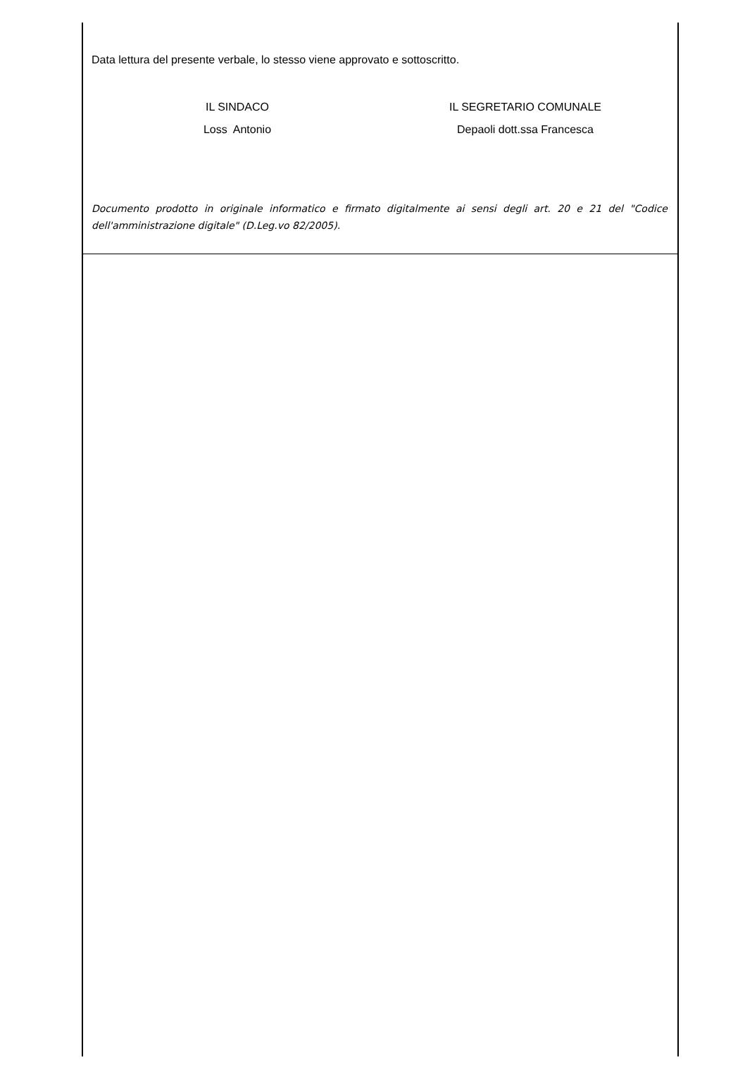Data lettura del presente verbale, lo stesso viene approvato e sottoscritto.
IL SINDACO
Loss Antonio
IL SEGRETARIO COMUNALE
Depaoli dott.ssa Francesca
Documento prodotto in originale informatico e firmato digitalmente ai sensi degli art. 20 e 21 del "Codice dell'amministrazione digitale" (D.Leg.vo 82/2005).